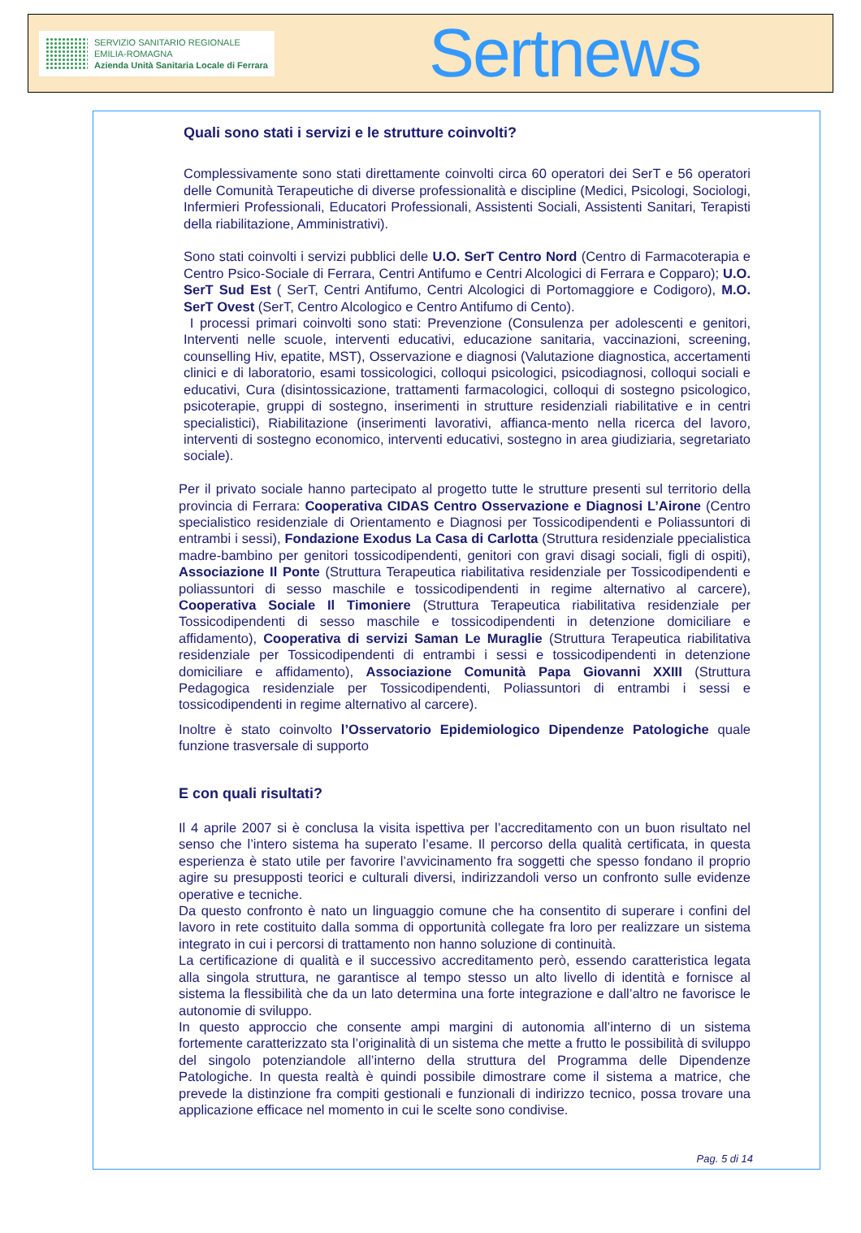SERVIZIO SANITARIO REGIONALE
EMILIA-ROMAGNA
Azienda Unità Sanitaria Locale di Ferrara
Sertnews
Quali sono stati i servizi e le strutture coinvolti?
Complessivamente sono stati direttamente coinvolti circa 60 operatori dei SerT e 56 operatori delle Comunità Terapeutiche di diverse professionalità e discipline (Medici, Psicologi, Sociologi, Infermieri Professionali, Educatori Professionali, Assistenti Sociali, Assistenti Sanitari, Terapisti della riabilitazione, Amministrativi).
Sono stati coinvolti i servizi pubblici delle U.O. SerT Centro Nord (Centro di Farmacoterapia e Centro Psico-Sociale di Ferrara, Centri Antifumo e Centri Alcologici di Ferrara e Copparo); U.O. SerT Sud Est ( SerT, Centri Antifumo, Centri Alcologici di Portomaggiore e Codigoro), M.O. SerT Ovest (SerT, Centro Alcologico e Centro Antifumo di Cento).
I processi primari coinvolti sono stati: Prevenzione (Consulenza per adolescenti e genitori, Interventi nelle scuole, interventi educativi, educazione sanitaria, vaccinazioni, screening, counselling Hiv, epatite, MST), Osservazione e diagnosi (Valutazione diagnostica, accertamenti clinici e di laboratorio, esami tossicologici, colloqui psicologici, psicodiagnosi, colloqui sociali e educativi, Cura (disintossicazione, trattamenti farmacologici, colloqui di sostegno psicologico, psicoterapie, gruppi di sostegno, inserimenti in strutture residenziali riabilitative e in centri specialistici), Riabilitazione (inserimenti lavorativi, affianca-mento nella ricerca del lavoro, interventi di sostegno economico, interventi educativi, sostegno in area giudiziaria, segretariato sociale).
Per il privato sociale hanno partecipato al progetto tutte le strutture presenti sul territorio della provincia di Ferrara: Cooperativa CIDAS Centro Osservazione e Diagnosi L’Airone (Centro specialistico residenziale di Orientamento e Diagnosi per Tossicodipendenti e Poliassuntori di entrambi i sessi), Fondazione Exodus La Casa di Carlotta (Struttura residenziale ppecialistica madre-bambino per genitori tossicodipendenti, genitori con gravi disagi sociali, figli di ospiti), Associazione Il Ponte (Struttura Terapeutica riabilitativa residenziale per Tossicodipendenti e poliassuntori di sesso maschile e tossicodipendenti in regime alternativo al carcere), Cooperativa Sociale Il Timoniere (Struttura Terapeutica riabilitativa residenziale per Tossicodipendenti di sesso maschile e tossicodipendenti in detenzione domiciliare e affidamento), Cooperativa di servizi Saman Le Muraglie (Struttura Terapeutica riabilitativa residenziale per Tossicodipendenti di entrambi i sessi e tossicodipendenti in detenzione domiciliare e affidamento), Associazione Comunità Papa Giovanni XXIII (Struttura Pedagogica residenziale per Tossicodipendenti, Poliassuntori di entrambi i sessi e tossicodipendenti in regime alternativo al carcere).
Inoltre è stato coinvolto l’Osservatorio Epidemiologico Dipendenze Patologiche quale funzione trasversale di supporto
E con quali risultati?
Il 4 aprile 2007 si è conclusa la visita ispettiva per l’accreditamento con un buon risultato nel senso che l’intero sistema ha superato l’esame. Il percorso della qualità certificata, in questa esperienza è stato utile per favorire l’avvicinamento fra soggetti che spesso fondano il proprio agire su presupposti teorici e culturali diversi, indirizzandoli verso un confronto sulle evidenze operative e tecniche.
Da questo confronto è nato un linguaggio comune che ha consentito di superare i confini del lavoro in rete costituito dalla somma di opportunità collegate fra loro per realizzare un sistema integrato in cui i percorsi di trattamento non hanno soluzione di continuità.
La certificazione di qualità e il successivo accreditamento però, essendo caratteristica legata alla singola struttura, ne garantisce al tempo stesso un alto livello di identità e fornisce al sistema la flessibilità che da un lato determina una forte integrazione e dall’altro ne favorisce le autonomie di sviluppo.
In questo approccio che consente ampi margini di autonomia all’interno di un sistema fortemente caratterizzato sta l’originalità di un sistema che mette a frutto le possibilità di sviluppo del singolo potenziandole all’interno della struttura del Programma delle Dipendenze Patologiche. In questa realtà è quindi possibile dimostrare come il sistema a matrice, che prevede la distinzione fra compiti gestionali e funzionali di indirizzo tecnico, possa trovare una applicazione efficace nel momento in cui le scelte sono condivise.
Pag. 5 di 14